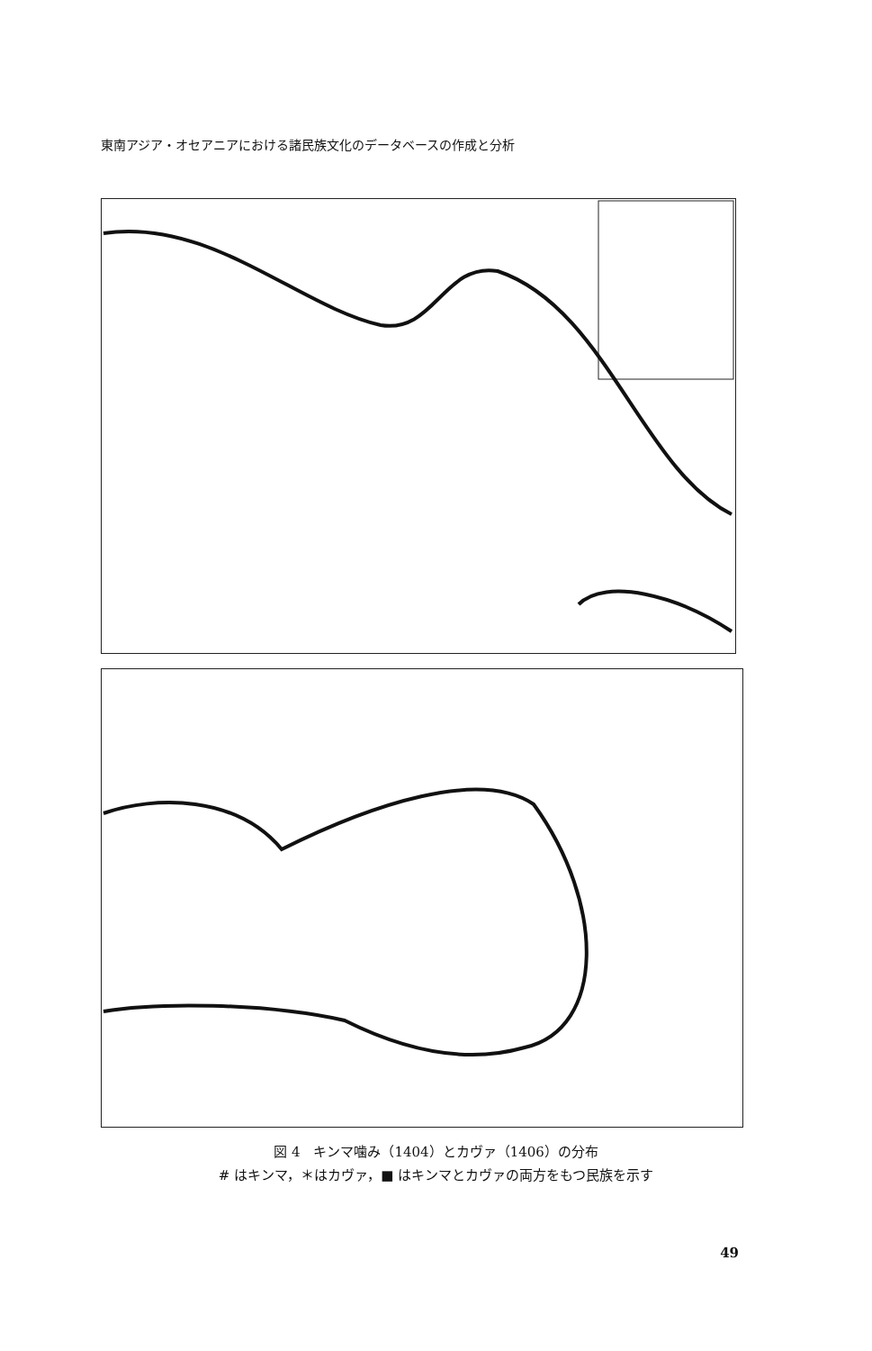東南アジア・オセアニアにおける諸民族文化のデータベースの作成と分析
図 4　キンマ噛み（1404）とカヴァ（1406）の分布
# はキンマ，＊はカヴァ，■ はキンマとカヴァの両方をもつ民族を示す
49